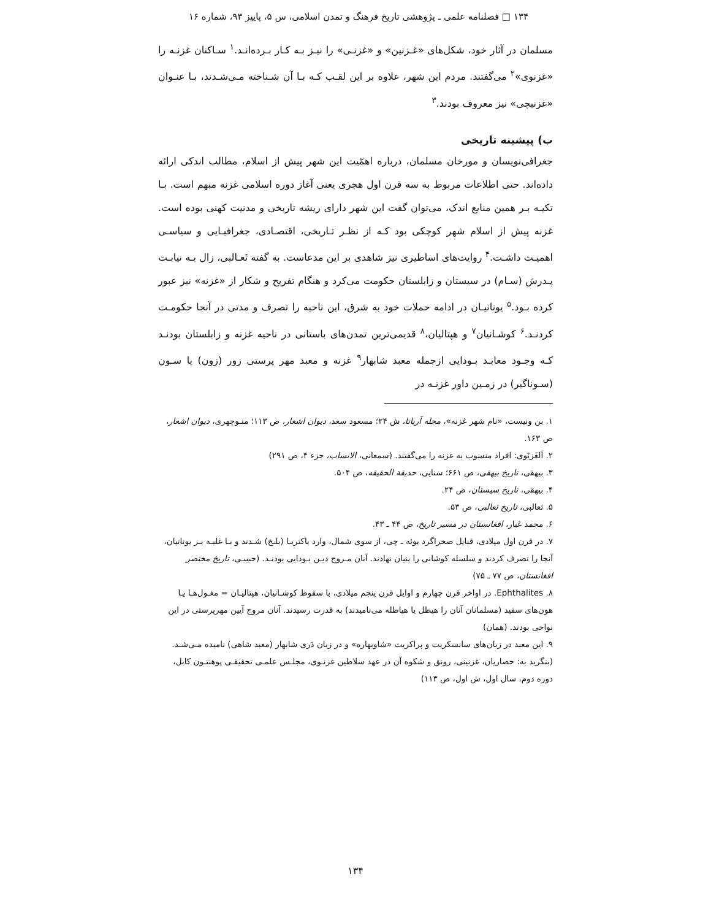۱۳۴ □ فصلنامه علمی ـ پژوهشی تاریخ فرهنگ و تمدن اسلامی، س ۵، پاییز ۹۳، شماره ۱۶
مسلمان در آثار خود، شکل‌های «غـزنین» و «غزنـی» را نیـز بـه کـار بـرده‌انـد.<sup>۱</sup> سـاکنان غزنـه را «غزنوی»<sup>۲</sup> می‌گفتند. مردم این شهر، علاوه بر این لقـب کـه بـا آن شـناخته مـی‌شـدند، بـا عنـوان «غزنیچی» نیز معروف بودند.<sup>۳</sup>
ب) پیشینه تاریخی
جغرافی‌نویسان و مورخان مسلمان، درباره اهمّیت این شهر پیش از اسلام، مطالب اندکی ارائه داده‌اند. حتی اطلاعات مربوط به سه قرن اول هجری یعنی آغاز دوره اسلامی غزنه مبهم است. بـا تکیـه بـر همین منابع اندک، می‌توان گفت این شهر دارای ریشه تاریخی و مدنیت کهنی بوده است. غزنه پیش از اسلام شهر کوچکی بود کـه از نظـر تـاریخی، اقتصـادی، جغرافیـایی و سیاسـی اهمیـت داشـت.<sup>۴</sup> روایت‌های اساطیری نیز شاهدی بر این مدعاست. به گفته ثَعـالبی، زال بـه نیابـت پـدرش (سـام) در سیستان و زابلستان حکومت می‌کرد و هنگام تفریح و شکار از «غزنه» نیز عبور کرده بـود.<sup>۵</sup> یونانیـان در ادامه حملات خود به شرق، این ناحیه را تصرف و مدتی در آنجا حکومـت کردنـد.<sup>۶</sup> کوشـانیان<sup>۷</sup> و هپتالیان،<sup>۸</sup> قدیمی‌ترین تمدن‌های باستانی در ناحیه غزنه و زابلستان بودنـد کـه وجـود معابـد بـودایی ازجمله معبد شابهار<sup>۹</sup> غزنه و معبد مهر پرستی زور (زون) یا سـون (سـوناگیر) در زمـین داور غزنـه در
۱. بن ونیست، «نام شهر غزنه»، مجله آریانا، ش ۲۴؛ مسعود سعد، دیوان اشعار، ص ۱۱۳؛ منـوچهری، دیوان اشعار، ص ۱۶۳.
۲. اَلغَزنَوی: افراد منسوب به غزنه را می‌گفتند. (سمعانی، الانساب، جزء ۴، ص ۲۹۱)
۳. بیهقی، تاریخ بیهقی، ص ۶۶۱؛ سنایی، حدیقة الحقیقه، ص ۵۰۴.
۴. بیهقی، تاریخ سیستان، ص ۲۴.
۵. ثعالبی، تاریخ ثعالبی، ص ۵۳.
۶. محمد غبار، افغانستان در مسیر تاریخ، ص ۴۴ ـ ۴۳.
۷. در قرن اول میلادی، قبایل صحراگرد یوئه ـ چی، از سوی شمال، وارد باکتریـا (بلـخ) شـدند و بـا غلبـه بـر یونانیان، آنجا را تصرف کردند و سلسله کوشانی را بنیان نهادند. آنان مـروج دیـن بـودایی بودنـد. (حبیبـی، تاریخ مختصر افغانستان، ص ۷۷ ـ ۷۵)
۸. Ephthalites. در اواخر قرن چهارم و اوایل قرن پنجم میلادی، با سقوط کوشـانیان، هپتالیـان = مغـول‌هـا یـا هون‌های سفید (مسلمانان آنان را هیطل یا هیاطله می‌نامیدند) به قدرت رسیدند. آنان مروج آیین مهرپرستی در این نواحی بودند. (همان)
۹. این معبد در زبان‌های سانسکریت و پراکریت «شاوبهاره» و در زبان دَری شابهار (معبد شاهی) نامیده مـی‌شـد. (بنگرید به: حصاریان، غزنینی، رونق و شکوه آن در عهد سلاطین غزنـوی، مجلـس علمـی تحقیقـی پوهنتـون کابل، دوره دوم، سال اول، ش اول، ص ۱۱۳)
۱۳۴